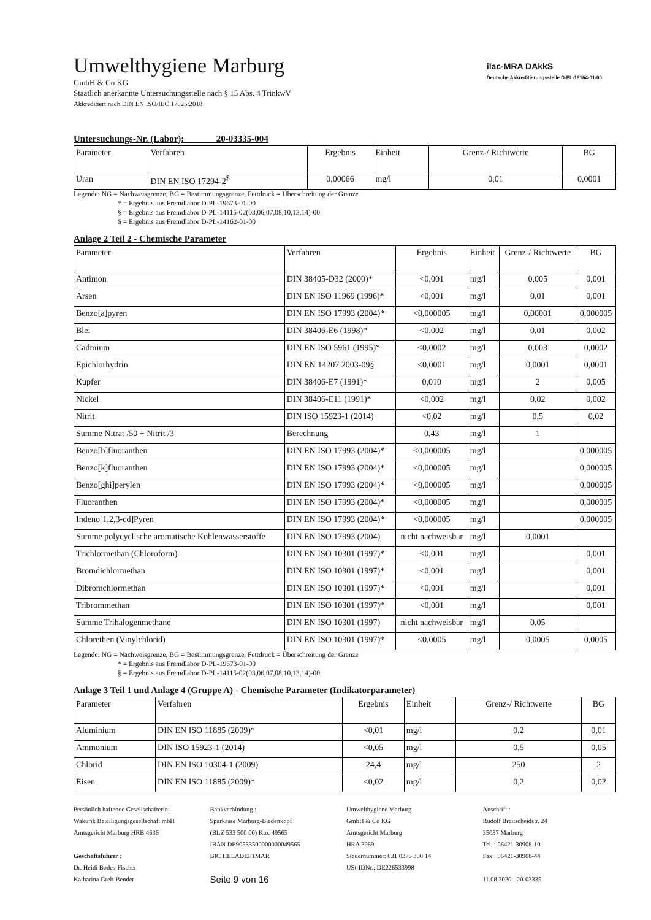Umwelthygiene Marburg
GmbH & Co KG
Staatlich anerkannte Untersuchungsstelle nach § 15 Abs. 4 TrinkwV
Akkreditiert nach DIN EN ISO/IEC 17025:2018
ilac-MRA DAkkS
Deutsche Akkreditierungsstelle D-PL-19164-01-00
Untersuchungs-Nr. (Labor): 20-03335-004
| Parameter | Verfahren | Ergebnis | Einheit | Grenz-/ Richtwerte | BG |
| --- | --- | --- | --- | --- | --- |
| Uran | DIN EN ISO 17294-2<sup>$</sup> | 0,00066 | mg/l | 0,01 | 0,0001 |
Legende: NG = Nachweisgrenze, BG = Bestimmungsgrenze, Fettdruck = Überschreitung der Grenze
* = Ergebnis aus Fremdlabor D-PL-19673-01-00
§ = Ergebnis aus Fremdlabor D-PL-14115-02(03,06,07,08,10,13,14)-00
$ = Ergebnis aus Fremdlabor D-PL-14162-01-00
Anlage 2 Teil 2 - Chemische Parameter
| Parameter | Verfahren | Ergebnis | Einheit | Grenz-/ Richtwerte | BG |
| --- | --- | --- | --- | --- | --- |
| Antimon | DIN 38405-D32 (2000)* | <0,001 | mg/l | 0,005 | 0,001 |
| Arsen | DIN EN ISO 11969 (1996)* | <0,001 | mg/l | 0,01 | 0,001 |
| Benzo[a]pyren | DIN EN ISO 17993 (2004)* | <0,000005 | mg/l | 0,00001 | 0,000005 |
| Blei | DIN 38406-E6 (1998)* | <0,002 | mg/l | 0,01 | 0,002 |
| Cadmium | DIN EN ISO 5961 (1995)* | <0,0002 | mg/l | 0,003 | 0,0002 |
| Epichlorhydrin | DIN EN 14207 2003-09§ | <0,0001 | mg/l | 0,0001 | 0,0001 |
| Kupfer | DIN 38406-E7 (1991)* | 0,010 | mg/l | 2 | 0,005 |
| Nickel | DIN 38406-E11 (1991)* | <0,002 | mg/l | 0,02 | 0,002 |
| Nitrit | DIN ISO 15923-1 (2014) | <0,02 | mg/l | 0,5 | 0,02 |
| Summe Nitrat /50 + Nitrit /3 | Berechnung | 0,43 | mg/l | 1 | |
| Benzo[b]fluoranthen | DIN EN ISO 17993 (2004)* | <0,000005 | mg/l | | 0,000005 |
| Benzo[k]fluoranthen | DIN EN ISO 17993 (2004)* | <0,000005 | mg/l | | 0,000005 |
| Benzo[ghi]perylen | DIN EN ISO 17993 (2004)* | <0,000005 | mg/l | | 0,000005 |
| Fluoranthen | DIN EN ISO 17993 (2004)* | <0,000005 | mg/l | | 0,000005 |
| Indeno[1,2,3-cd]Pyren | DIN EN ISO 17993 (2004)* | <0,000005 | mg/l | | 0,000005 |
| Summe polycyclische aromatische Kohlenwasserstoffe | DIN EN ISO 17993 (2004) | nicht nachweisbar | mg/l | 0,0001 | |
| Trichlormethan (Chloroform) | DIN EN ISO 10301 (1997)* | <0,001 | mg/l | | 0,001 |
| Bromdichlormethan | DIN EN ISO 10301 (1997)* | <0,001 | mg/l | | 0,001 |
| Dibromchlormethan | DIN EN ISO 10301 (1997)* | <0,001 | mg/l | | 0,001 |
| Tribrommethan | DIN EN ISO 10301 (1997)* | <0,001 | mg/l | | 0,001 |
| Summe Trihalogenmethane | DIN EN ISO 10301 (1997) | nicht nachweisbar | mg/l | 0,05 | |
| Chlorethen (Vinylchlorid) | DIN EN ISO 10301 (1997)* | <0,0005 | mg/l | 0,0005 | 0,0005 |
Legende: NG = Nachweisgrenze, BG = Bestimmungsgrenze, Fettdruck = Überschreitung der Grenze
* = Ergebnis aus Fremdlabor D-PL-19673-01-00
§ = Ergebnis aus Fremdlabor D-PL-14115-02(03,06,07,08,10,13,14)-00
Anlage 3 Teil 1 und Anlage 4 (Gruppe A) - Chemische Parameter (Indikatorparameter)
| Parameter | Verfahren | Ergebnis | Einheit | Grenz-/ Richtwerte | BG |
| --- | --- | --- | --- | --- | --- |
| Aluminium | DIN EN ISO 11885 (2009)* | <0,01 | mg/l | 0,2 | 0,01 |
| Ammonium | DIN ISO 15923-1 (2014) | <0,05 | mg/l | 0,5 | 0,05 |
| Chlorid | DIN EN ISO 10304-1 (2009) | 24,4 | mg/l | 250 | 2 |
| Eisen | DIN EN ISO 11885 (2009)* | <0,02 | mg/l | 0,2 | 0,02 |
Persönlich haftende Gesellschafterin:
Wakurik Beteiligungsgesellschaft mbH
Amtsgericht Marburg HRB 4636
Geschäftsführer :
Dr. Heidi Bodes-Fischer
Katharina Greb-Bender
Bankverbindung :
Sparkasse Marburg-Biedenkopf
(BLZ 533 500 00) Kto. 49565
IBAN DE90533500000000049565
BIC HELADEF1MAR
Seite 9 von 16
Umwelthygiene Marburg
GmbH & Co KG
Amtsgericht Marburg
HRA 3969
Steuernummer: 031 0376 300 14
USt-IDNr.: DE226533998
Anschrift :
Rudolf Breitscheidstr. 24
35037 Marburg
Tel. : 06421-30908-10
Fax : 06421-30908-44
11.08.2020 - 20-03335